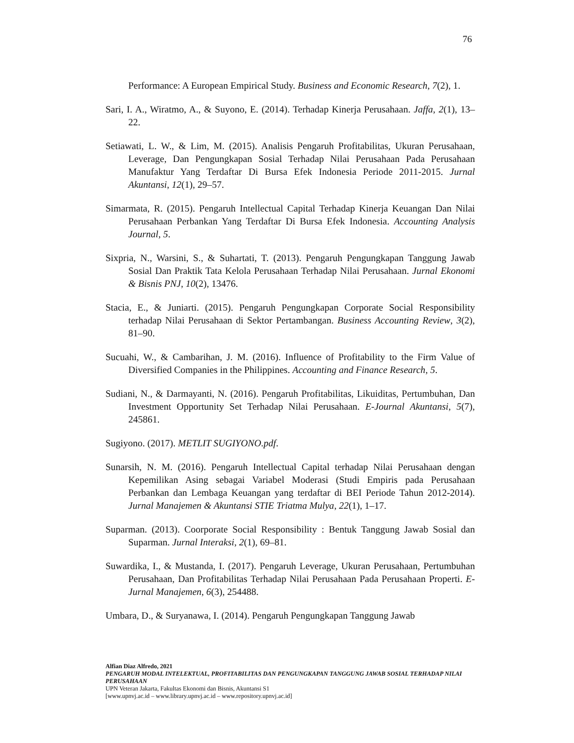76
Performance: A European Empirical Study. Business and Economic Research, 7(2), 1.
Sari, I. A., Wiratmo, A., & Suyono, E. (2014). Terhadap Kinerja Perusahaan. Jaffa, 2(1), 13–22.
Setiawati, L. W., & Lim, M. (2015). Analisis Pengaruh Profitabilitas, Ukuran Perusahaan, Leverage, Dan Pengungkapan Sosial Terhadap Nilai Perusahaan Pada Perusahaan Manufaktur Yang Terdaftar Di Bursa Efek Indonesia Periode 2011-2015. Jurnal Akuntansi, 12(1), 29–57.
Simarmata, R. (2015). Pengaruh Intellectual Capital Terhadap Kinerja Keuangan Dan Nilai Perusahaan Perbankan Yang Terdaftar Di Bursa Efek Indonesia. Accounting Analysis Journal, 5.
Sixpria, N., Warsini, S., & Suhartati, T. (2013). Pengaruh Pengungkapan Tanggung Jawab Sosial Dan Praktik Tata Kelola Perusahaan Terhadap Nilai Perusahaan. Jurnal Ekonomi & Bisnis PNJ, 10(2), 13476.
Stacia, E., & Juniarti. (2015). Pengaruh Pengungkapan Corporate Social Responsibility terhadap Nilai Perusahaan di Sektor Pertambangan. Business Accounting Review, 3(2), 81–90.
Sucuahi, W., & Cambarihan, J. M. (2016). Influence of Profitability to the Firm Value of Diversified Companies in the Philippines. Accounting and Finance Research, 5.
Sudiani, N., & Darmayanti, N. (2016). Pengaruh Profitabilitas, Likuiditas, Pertumbuhan, Dan Investment Opportunity Set Terhadap Nilai Perusahaan. E-Journal Akuntansi, 5(7), 245861.
Sugiyono. (2017). METLIT SUGIYONO.pdf.
Sunarsih, N. M. (2016). Pengaruh Intellectual Capital terhadap Nilai Perusahaan dengan Kepemilikan Asing sebagai Variabel Moderasi (Studi Empiris pada Perusahaan Perbankan dan Lembaga Keuangan yang terdaftar di BEI Periode Tahun 2012-2014). Jurnal Manajemen & Akuntansi STIE Triatma Mulya, 22(1), 1–17.
Suparman. (2013). Coorporate Social Responsibility : Bentuk Tanggung Jawab Sosial dan Suparman. Jurnal Interaksi, 2(1), 69–81.
Suwardika, I., & Mustanda, I. (2017). Pengaruh Leverage, Ukuran Perusahaan, Pertumbuhan Perusahaan, Dan Profitabilitas Terhadap Nilai Perusahaan Pada Perusahaan Properti. E-Jurnal Manajemen, 6(3), 254488.
Umbara, D., & Suryanawa, I. (2014). Pengaruh Pengungkapan Tanggung Jawab
Alfian Diaz Alfredo, 2021
PENGARUH MODAL INTELEKTUAL, PROFITABILITAS DAN PENGUNGKAPAN TANGGUNG JAWAB SOSIAL TERHADAP NILAI PERUSAHAAN
UPN Veteran Jakarta, Fakultas Ekonomi dan Bisnis, Akuntansi S1
[www.upnvj.ac.id – www.library.upnvj.ac.id – www.repository.upnvj.ac.id]